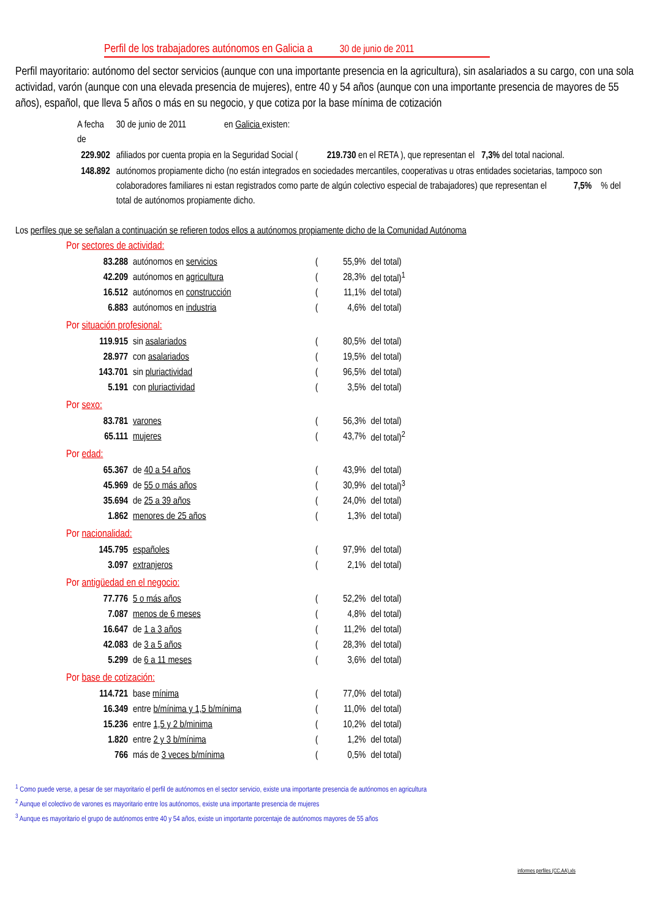Perfil de los trabajadores autónomos en Galicia a 30 de junio de 2011
Perfil mayoritario: autónomo del sector servicios (aunque con una importante presencia en la agricultura), sin asalariados a su cargo, con una sola actividad, varón (aunque con una elevada presencia de mujeres), entre 40 y 54 años (aunque con una importante presencia de mayores de 55 años), español, que lleva 5 años o más en su negocio, y que cotiza por la base mínima de cotización
| A fecha de | 30 de junio de 2011 en Galicia existen: |
| 229.902 | afiliados por cuenta propia en la Seguridad Social ( 219.730 en el RETA ), que representan el 7,3% del total nacional. |
| 148.892 | autónomos propiamente dicho (no están integrados en sociedades mercantiles, cooperativas u otras entidades societarias, tampoco son colaboradores familiares ni estan registrados como parte de algún colectivo especial de trabajadores) que representan el 7,5% % del total de autónomos propiamente dicho. |
Los perfiles que se señalan a continuación se refieren todos ellos a autónomos propiamente dicho de la Comunidad Autónoma
Por sectores de actividad:
| 83.288 | autónomos en servicios | ( | 55,9% | del total) |
| 42.209 | autónomos en agricultura | ( | 28,3% | del total)<sup>1</sup> |
| 16.512 | autónomos en construcción | ( | 11,1% | del total) |
| 6.883 | autónomos en industria | ( | 4,6% | del total) |
Por situación profesional:
| 119.915 | sin asalariados | ( | 80,5% | del total) |
| 28.977 | con asalariados | ( | 19,5% | del total) |
| 143.701 | sin pluriactividad | ( | 96,5% | del total) |
| 5.191 | con pluriactividad | ( | 3,5% | del total) |
Por sexo:
| 83.781 | varones | ( | 56,3% | del total) |
| 65.111 | mujeres | ( | 43,7% | del total)<sup>2</sup> |
Por edad:
| 65.367 | de 40 a 54 años | ( | 43,9% | del total) |
| 45.969 | de 55 o más años | ( | 30,9% | del total)<sup>3</sup> |
| 35.694 | de 25 a 39 años | ( | 24,0% | del total) |
| 1.862 | menores de 25 años | ( | 1,3% | del total) |
Por nacionalidad:
| 145.795 | españoles | ( | 97,9% | del total) |
| 3.097 | extranjeros | ( | 2,1% | del total) |
Por antigüedad en el negocio:
| 77.776 | 5 o más años | ( | 52,2% | del total) |
| 7.087 | menos de 6 meses | ( | 4,8% | del total) |
| 16.647 | de 1 a 3 años | ( | 11,2% | del total) |
| 42.083 | de 3 a 5 años | ( | 28,3% | del total) |
| 5.299 | de 6 a 11 meses | ( | 3,6% | del total) |
Por base de cotización:
| 114.721 | base mínima | ( | 77,0% | del total) |
| 16.349 | entre b/mínima y 1,5 b/mínima | ( | 11,0% | del total) |
| 15.236 | entre 1,5 y 2 b/minima | ( | 10,2% | del total) |
| 1.820 | entre 2 y 3 b/mínima | ( | 1,2% | del total) |
| 766 | más de 3 veces b/mínima | ( | 0,5% | del total) |
<sup>1</sup> Como puede verse, a pesar de ser mayoritario el perfil de autónomos en el sector servicio, existe una importante presencia de autónomos en agricultura
<sup>2</sup> Aunque el colectivo de varones es mayoritario entre los autónomos, existe una importante presencia de mujeres
<sup>3</sup> Aunque es mayoritario el grupo de autónomos entre 40 y 54 años, existe un importante porcentaje de autónomos mayores de 55 años
informes perfiles (CC.AA).xls